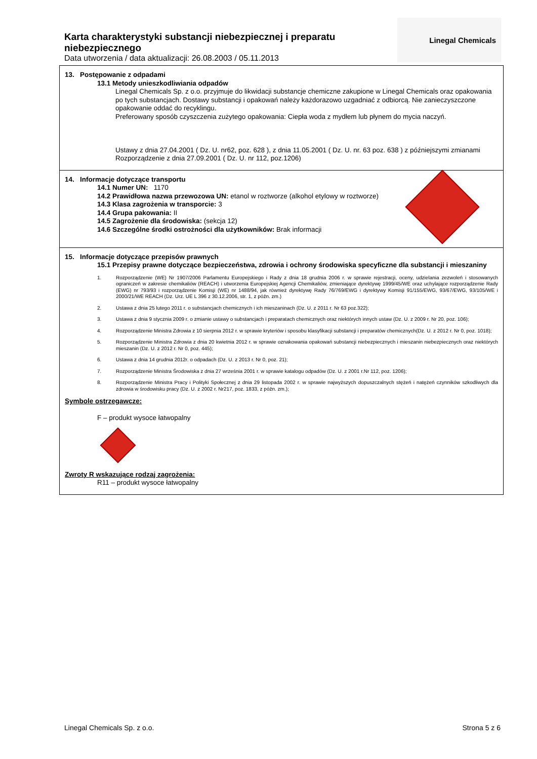Karta charakterystyki substancji niebezpiecznej i preparatu niebezpiecznego
Data utworzenia / data aktualizacji: 26.08.2003 / 05.11.2013
Linegal Chemicals
13. Postępowanie z odpadami
13.1 Metody unieszkodliwiania odpadów
Linegal Chemicals Sp. z o.o. przyjmuje do likwidacji substancje chemiczne zakupione w Linegal Chemicals oraz opakowania po tych substancjach. Dostawy substancji i opakowań należy każdorazowo uzgadniać z odbiorcą. Nie zanieczyszczone opakowanie oddać do recyklingu.
Preferowany sposób czyszczenia zużytego opakowania: Ciepła woda z mydłem lub płynem do mycia naczyń.
Ustawy z dnia 27.04.2001 ( Dz. U. nr62, poz. 628 ), z dnia 11.05.2001 ( Dz. U. nr. 63 poz. 638 ) z późniejszymi zmianami
Rozporządzenie z dnia 27.09.2001 ( Dz. U. nr 112, poz.1206)
14. Informacje dotyczące transportu
14.1 Numer UN: 1170
14.2 Prawidłowa nazwa przewozowa UN: etanol w roztworze (alkohol etylowy w roztworze)
14.3 Klasa zagrożenia w transporcie: 3
14.4 Grupa pakowania: II
14.5 Zagrożenie dla środowiska: (sekcja 12)
14.6 Szczególne środki ostrożności dla użytkowników: Brak informacji
15. Informacje dotyczące przepisów prawnych
15.1 Przepisy prawne dotyczące bezpieczeństwa, zdrowia i ochrony środowiska specyficzne dla substancji i mieszaniny
1. Rozporządzenie (WE) Nr 1907/2006 Parlamentu Europejskiego i Rady z dnia 18 grudnia 2006 r. w sprawie rejestracji, oceny, udzielania zezwoleń i stosowanych ograniczeń w zakresie chemikaliów (REACH) i utworzenia Europejskiej Agencji Chemikaliów, zmieniające dyrektywę 1999/45/WE oraz uchylające rozporządzenie Rady (EWG) nr 793/93 i rozporządzenie Komisji (WE) nr 1488/94, jak również dyrektywę Rady 76/769/EWG i dyrektywy Komisji 91/155/EWG, 93/67/EWG, 93/105/WE i 2000/21/WE REACH (Dz. Urz. UE L 396 z 30.12.2006, str. 1, z późn. zm.)
2. Ustawa z dnia 25 lutego 2011 r. o substancjach chemicznych i ich mieszaninach (Dz. U. z 2011 r. Nr 63 poz.322);
3. Ustawa z dnia 9 stycznia 2009 r. o zmianie ustawy o substancjach i preparatach chemicznych oraz niektórych innych ustaw (Dz. U. z 2009 r. Nr 20, poz. 106);
4. Rozporządzenie Ministra Zdrowia z 10 sierpnia 2012 r. w sprawie kryteriów i sposobu klasyfikacji substancji i preparatów chemicznych(Dz. U. z 2012 r. Nr 0, poz. 1018);
5. Rozporządzenie Ministra Zdrowia z dnia 20 kwietnia 2012 r. w sprawie oznakowania opakowań substancji niebezpiecznych i mieszanin niebezpiecznych oraz niektórych mieszanin (Dz. U. z 2012 r. Nr 0, poz. 445);
6. Ustawa z dnia 14 grudnia 2012r. o odpadach (Dz. U. z 2013 r. Nr 0, poz. 21);
7. Rozporządzenie Ministra Środowiska z dnia 27 września 2001 r. w sprawie katalogu odpadów (Dz. U. z 2001 r.Nr 112, poz. 1206);
8. Rozporządzenie Ministra Pracy i Polityki Społecznej z dnia 29 listopada 2002 r. w sprawie najwyższych dopuszczalnych stężeń i natężeń czynników szkodliwych dla zdrowia w środowisku pracy (Dz. U. z 2002 r. Nr217, poz. 1833, z późn. zm.);
Symbole ostrzegawcze:
F – produkt wysoce łatwopalny
Zwroty R wskazujące rodzaj zagrożenia:
R11 – produkt wysoce łatwopalny
Linegal Chemicals Sp. z o.o. Strona 5 z 6